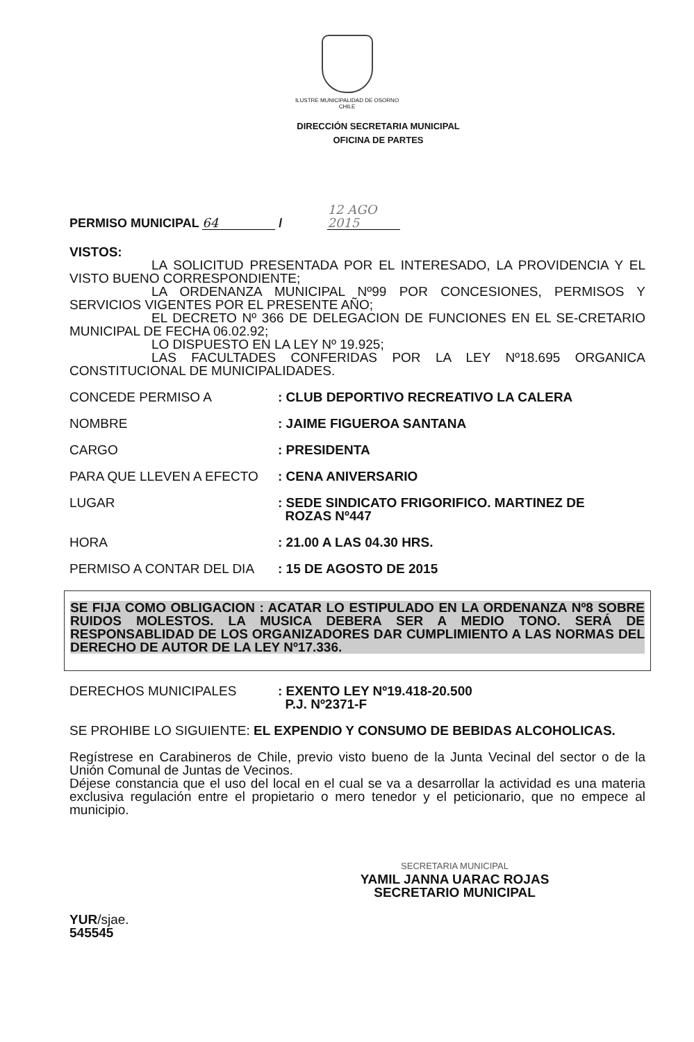ILUSTRE MUNICIPALIDAD DE OSORNO
CHILE
DIRECCIÓN SECRETARIA MUNICIPAL
OFICINA DE PARTES
PERMISO MUNICIPAL 64 / 12 AGO 2015
VISTOS:
LA SOLICITUD PRESENTADA POR EL INTERESADO, LA PROVIDENCIA Y EL VISTO BUENO CORRESPONDIENTE;
LA ORDENANZA MUNICIPAL Nº99 POR CONCESIONES, PERMISOS Y SERVICIOS VIGENTES POR EL PRESENTE AÑO;
EL DECRETO Nº 366 DE DELEGACION DE FUNCIONES EN EL SE-CRETARIO MUNICIPAL DE FECHA 06.02.92;
LO DISPUESTO EN LA LEY Nº 19.925;
LAS FACULTADES CONFERIDAS POR LA LEY Nº18.695 ORGANICA CONSTITUCIONAL DE MUNICIPALIDADES.
CONCEDE PERMISO A : CLUB DEPORTIVO RECREATIVO LA CALERA
NOMBRE : JAIME FIGUEROA SANTANA
CARGO : PRESIDENTA
PARA QUE LLEVEN A EFECTO : CENA ANIVERSARIO
LUGAR : SEDE SINDICATO FRIGORIFICO. MARTINEZ DE
ROZAS Nº447
HORA : 21.00 A LAS 04.30 HRS.
PERMISO A CONTAR DEL DIA : 15 DE AGOSTO DE 2015
SE FIJA COMO OBLIGACION : ACATAR LO ESTIPULADO EN LA ORDENANZA Nº8 SOBRE RUIDOS MOLESTOS. LA MUSICA DEBERA SER A MEDIO TONO. SERÁ DE RESPONSABLIDAD DE LOS ORGANIZADORES DAR CUMPLIMIENTO A LAS NORMAS DEL DERECHO DE AUTOR DE LA LEY Nº17.336.
DERECHOS MUNICIPALES : EXENTO LEY Nº19.418-20.500
P.J. Nº2371-F
SE PROHIBE LO SIGUIENTE: EL EXPENDIO Y CONSUMO DE BEBIDAS ALCOHOLICAS.
Regístrese en Carabineros de Chile, previo visto bueno de la Junta Vecinal del sector o de la Unión Comunal de Juntas de Vecinos.
Déjese constancia que el uso del local en el cual se va a desarrollar la actividad es una materia exclusiva regulación entre el propietario o mero tenedor y el peticionario, que no empece al municipio.
SECRETARIA MUNICIPAL
YAMIL JANNA UARAC ROJAS
SECRETARIO MUNICIPAL
YUR/sjae.
545545